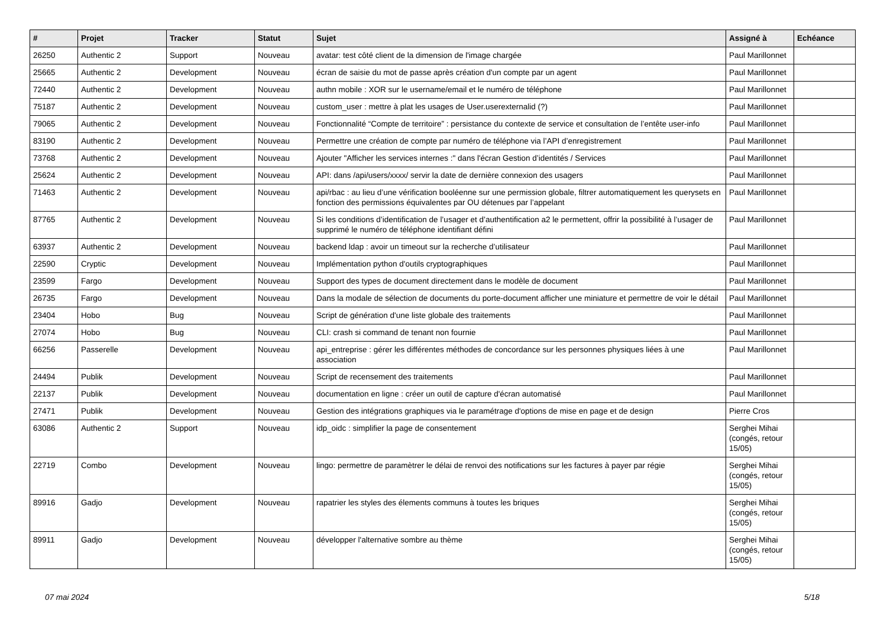| # | Projet | Tracker | Statut | Sujet | Assigné à | Echéance |
| --- | --- | --- | --- | --- | --- | --- |
| 26250 | Authentic 2 | Support | Nouveau | avatar: test côté client de la dimension de l'image chargée | Paul Marillonnet | |
| 25665 | Authentic 2 | Development | Nouveau | écran de saisie du mot de passe après création d'un compte par un agent | Paul Marillonnet | |
| 72440 | Authentic 2 | Development | Nouveau | authn mobile : XOR sur le username/email et le numéro de téléphone | Paul Marillonnet | |
| 75187 | Authentic 2 | Development | Nouveau | custom_user : mettre à plat les usages de User.userexternalid (?) | Paul Marillonnet | |
| 79065 | Authentic 2 | Development | Nouveau | Fonctionnalité “Compte de territoire” : persistance du contexte de service et consultation de l’entête user-info | Paul Marillonnet | |
| 83190 | Authentic 2 | Development | Nouveau | Permettre une création de compte par numéro de téléphone via l’API d’enregistrement | Paul Marillonnet | |
| 73768 | Authentic 2 | Development | Nouveau | Ajouter "Afficher les services internes :" dans l'écran Gestion d’identités / Services | Paul Marillonnet | |
| 25624 | Authentic 2 | Development | Nouveau | API: dans /api/users/xxxx/ servir la date de dernière connexion des usagers | Paul Marillonnet | |
| 71463 | Authentic 2 | Development | Nouveau | api/rbac : au lieu d’une vérification booléenne sur une permission globale, filtrer automatiquement les querysets en fonction des permissions équivalentes par OU détenues par l’appelant | Paul Marillonnet | |
| 87765 | Authentic 2 | Development | Nouveau | Si les conditions d’identification de l’usager et d’authentification a2 le permettent, offrir la possibilité à l’usager de supprimé le numéro de téléphone identifiant défini | Paul Marillonnet | |
| 63937 | Authentic 2 | Development | Nouveau | backend ldap : avoir un timeout sur la recherche d’utilisateur | Paul Marillonnet | |
| 22590 | Cryptic | Development | Nouveau | Implémentation python d'outils cryptographiques | Paul Marillonnet | |
| 23599 | Fargo | Development | Nouveau | Support des types de document directement dans le modèle de document | Paul Marillonnet | |
| 26735 | Fargo | Development | Nouveau | Dans la modale de sélection de documents du porte-document afficher une miniature et permettre de voir le détail | Paul Marillonnet | |
| 23404 | Hobo | Bug | Nouveau | Script de génération d'une liste globale des traitements | Paul Marillonnet | |
| 27074 | Hobo | Bug | Nouveau | CLI: crash si command de tenant non fournie | Paul Marillonnet | |
| 66256 | Passerelle | Development | Nouveau | api_entreprise : gérer les différentes méthodes de concordance sur les personnes physiques liées à une association | Paul Marillonnet | |
| 24494 | Publik | Development | Nouveau | Script de recensement des traitements | Paul Marillonnet | |
| 22137 | Publik | Development | Nouveau | documentation en ligne : créer un outil de capture d'écran automatisé | Paul Marillonnet | |
| 27471 | Publik | Development | Nouveau | Gestion des intégrations graphiques via le paramétrage d'options de mise en page et de design | Pierre Cros | |
| 63086 | Authentic 2 | Support | Nouveau | idp_oidc : simplifier la page de consentement | Serghei Mihai (congés, retour 15/05) | |
| 22719 | Combo | Development | Nouveau | lingo: permettre de paramètrer le délai de renvoi des notifications sur les factures à payer par régie | Serghei Mihai (congés, retour 15/05) | |
| 89916 | Gadjo | Development | Nouveau | rapatrier les styles des élements communs à toutes les briques | Serghei Mihai (congés, retour 15/05) | |
| 89911 | Gadjo | Development | Nouveau | développer l'alternative sombre au thème | Serghei Mihai (congés, retour 15/05) | |
07 mai 2024 5/18